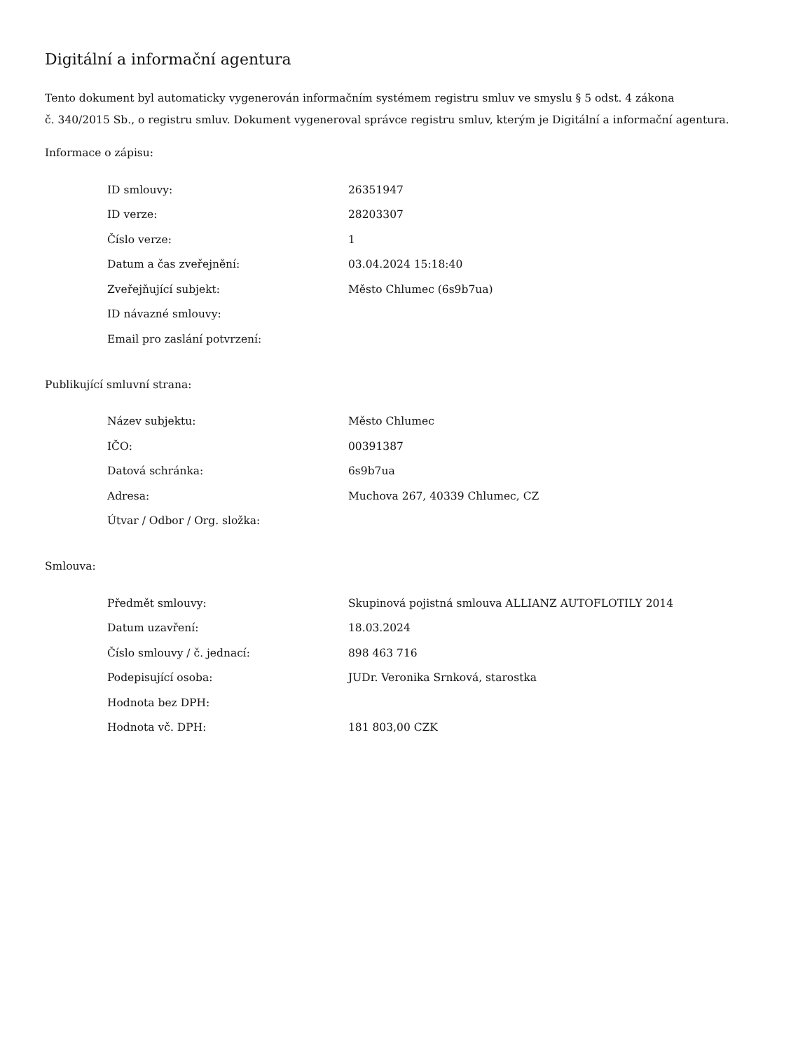Digitální a informační agentura
Tento dokument byl automaticky vygenerován informačním systémem registru smluv ve smyslu § 5 odst. 4 zákona
č. 340/2015 Sb., o registru smluv. Dokument vygeneroval správce registru smluv, kterým je Digitální a informační agentura.
Informace o zápisu:
| ID smlouvy: | 26351947 |
| ID verze: | 28203307 |
| Číslo verze: | 1 |
| Datum a čas zveřejnění: | 03.04.2024 15:18:40 |
| Zveřejňující subjekt: | Město Chlumec (6s9b7ua) |
| ID návazné smlouvy: | |
| Email pro zaslání potvrzení: | |
Publikující smluvní strana:
| Název subjektu: | Město Chlumec |
| IČO: | 00391387 |
| Datová schránka: | 6s9b7ua |
| Adresa: | Muchova 267, 40339 Chlumec, CZ |
| Útvar / Odbor / Org. složka: | |
Smlouva:
| Předmět smlouvy: | Skupinová pojistná smlouva ALLIANZ AUTOFLOTILY 2014 |
| Datum uzavření: | 18.03.2024 |
| Číslo smlouvy / č. jednací: | 898 463 716 |
| Podepisující osoba: | JUDr. Veronika Srnková, starostka |
| Hodnota bez DPH: | |
| Hodnota vč. DPH: | 181 803,00 CZK |